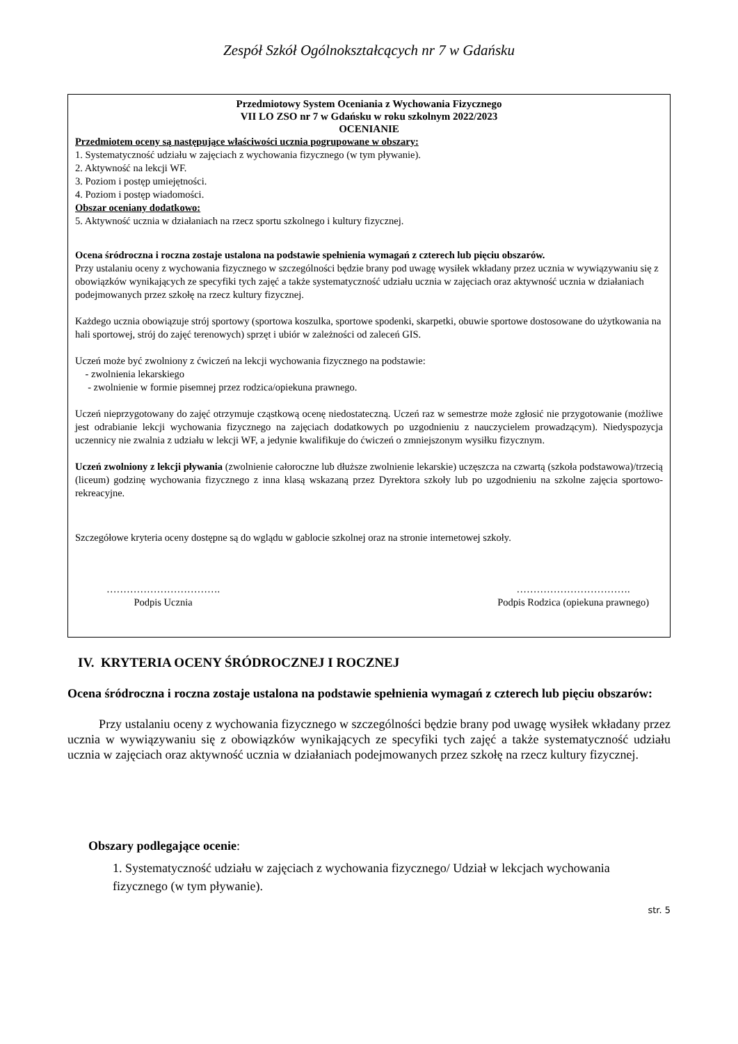Zespół Szkół Ogólnokształcących nr 7 w Gdańsku
Przedmiotowy System Oceniania z Wychowania Fizycznego
VII LO ZSO nr 7 w Gdańsku w roku szkolnym 2022/2023
OCENIANIE
Przedmiotem oceny są następujące właściwości ucznia pogrupowane w obszary:
1. Systematyczność udziału w zajęciach z wychowania fizycznego (w tym pływanie).
2. Aktywność na lekcji WF.
3. Poziom i postęp umiejętności.
4. Poziom i postęp wiadomości.
Obszar oceniany dodatkowo:
5. Aktywność ucznia w działaniach na rzecz sportu szkolnego i kultury fizycznej.
Ocena śródroczna i roczna zostaje ustalona na podstawie spełnienia wymagań z czterech lub pięciu obszarów.
Przy ustalaniu oceny z wychowania fizycznego w szczególności będzie brany pod uwagę wysiłek wkładany przez ucznia w wywiązywaniu się z obowiązków wynikających ze specyfiki tych zajęć a także systematyczność udziału ucznia w zajęciach oraz aktywność ucznia w działaniach podejmowanych przez szkołę na rzecz kultury fizycznej.
Każdego ucznia obowiązuje strój sportowy (sportowa koszulka, sportowe spodenki, skarpetki, obuwie sportowe dostosowane do użytkowania na hali sportowej, strój do zajęć terenowych) sprzęt i ubiór w zależności od zaleceń GIS.
Uczeń może być zwolniony z ćwiczeń na lekcji wychowania fizycznego na podstawie:
- zwolnienia lekarskiego
- zwolnienie w formie pisemnej przez rodzica/opiekuna prawnego.
Uczeń nieprzygotowany do zajęć otrzymuje cząstkową ocenę niedostateczną. Uczeń raz w semestrze może zgłosić nie przygotowanie (możliwe jest odrabianie lekcji wychowania fizycznego na zajęciach dodatkowych po uzgodnieniu z nauczycielem prowadzącym). Niedyspozycja uczennicy nie zwalnia z udziału w lekcji WF, a jedynie kwalifikuje do ćwiczeń o zmniejszonym wysiłku fizycznym.
Uczeń zwolniony z lekcji pływania (zwolnienie całoroczne lub dłuższe zwolnienie lekarskie) uczęszcza na czwartą (szkoła podstawowa)/trzecią (liceum) godzinę wychowania fizycznego z inna klasą wskazaną przez Dyrektora szkoły lub po uzgodnieniu na szkolne zajęcia sportowo-rekreacyjne.
Szczegółowe kryteria oceny dostępne są do wglądu w gablocie szkolnej oraz na stronie internetowej szkoły.
…………………………….
Podpis Ucznia
…………………………….
Podpis Rodzica (opiekuna prawnego)
IV. KRYTERIA OCENY ŚRÓDROCZNEJ I ROCZNEJ
Ocena śródroczna i roczna zostaje ustalona na podstawie spełnienia wymagań z czterech lub pięciu obszarów:
Przy ustalaniu oceny z wychowania fizycznego w szczególności będzie brany pod uwagę wysiłek wkładany przez ucznia w wywiązywaniu się z obowiązków wynikających ze specyfiki tych zajęć a także systematyczność udziału ucznia w zajęciach oraz aktywność ucznia w działaniach podejmowanych przez szkołę na rzecz kultury fizycznej.
Obszary podlegające ocenie:
1. Systematyczność udziału w zajęciach z wychowania fizycznego/ Udział w lekcjach wychowania fizycznego (w tym pływanie).
str. 5